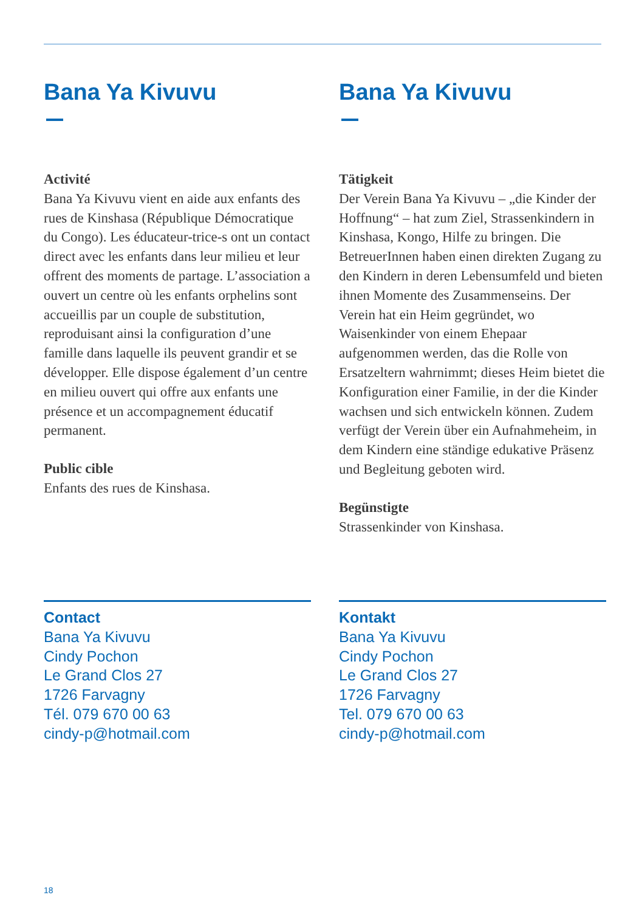Bana Ya Kivuvu
Activité
Bana Ya Kivuvu vient en aide aux enfants des rues de Kinshasa (République Démocratique du Congo). Les éducateur-trice-s ont un contact direct avec les enfants dans leur milieu et leur offrent des moments de partage. L’association a ouvert un centre où les enfants orphelins sont accueillis par un couple de substitution, reproduisant ainsi la configuration d’une famille dans laquelle ils peuvent grandir et se développer. Elle dispose également d’un centre en milieu ouvert qui offre aux enfants une présence et un accompagnement éducatif permanent.
Public cible
Enfants des rues de Kinshasa.
Contact
Bana Ya Kivuvu
Cindy Pochon
Le Grand Clos 27
1726 Farvagny
Tél. 079 670 00 63
cindy-p@hotmail.com
Bana Ya Kivuvu
Tätigkeit
Der Verein Bana Ya Kivuvu – „die Kinder der Hoffnung“ – hat zum Ziel, Strassenkindern in Kinshasa, Kongo, Hilfe zu bringen. Die BetreuerInnen haben einen direkten Zugang zu den Kindern in deren Lebensumfeld und bieten ihnen Momente des Zusammenseins. Der Verein hat ein Heim gegründet, wo Waisenkinder von einem Ehepaar aufgenommen werden, das die Rolle von Ersatzeltern wahrnimmt; dieses Heim bietet die Konfiguration einer Familie, in der die Kinder wachsen und sich entwickeln können. Zudem verfügt der Verein über ein Aufnahmeheim, in dem Kindern eine ständige edukative Präsenz und Begleitung geboten wird.
Begünstigte
Strassenkinder von Kinshasa.
Kontakt
Bana Ya Kivuvu
Cindy Pochon
Le Grand Clos 27
1726 Farvagny
Tel. 079 670 00 63
cindy-p@hotmail.com
18